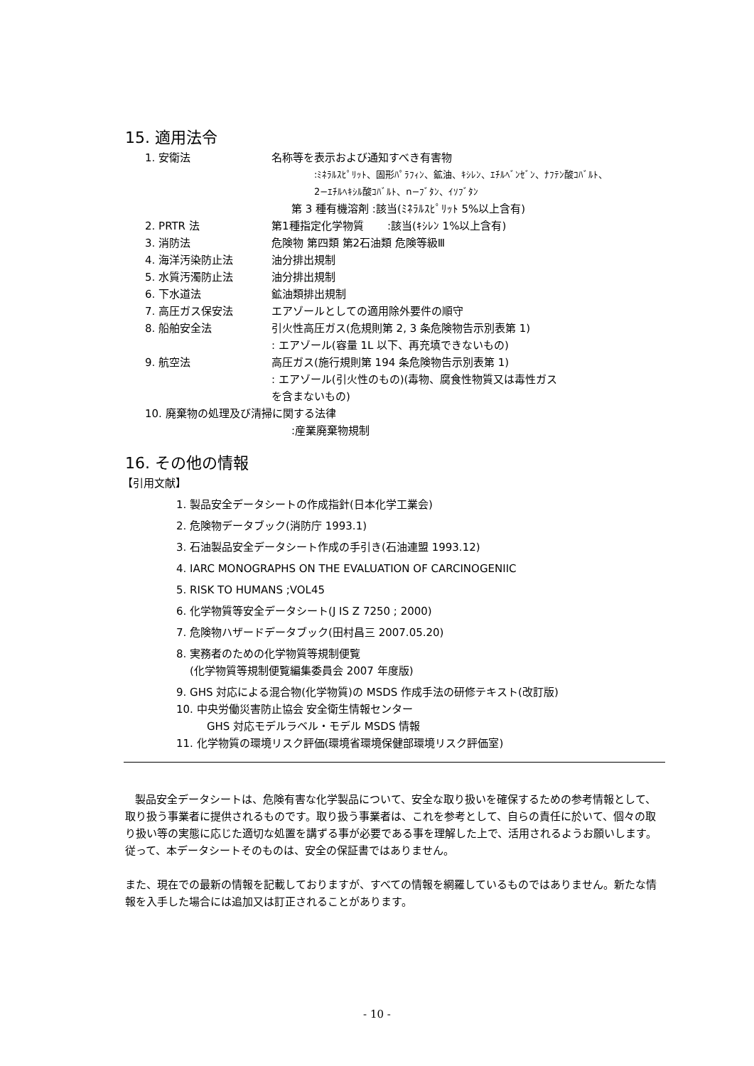15. 適用法令
1. 安衛法 名称等を表示および通知すべき有害物
:ﾐﾈﾗﾙｽﾋﾟﾘｯﾄ、固形ﾊﾟﾗﾌｨﾝ、鉱油、ｷｼﾚﾝ、ｴﾁﾙﾍﾞﾝｾﾞﾝ、ﾅﾌﾃﾝ酸ｺﾊﾞﾙﾄ、
2−ｴﾁﾙﾍｷｼﾙ酸ｺﾊﾞﾙﾄ、n−ﾌﾞﾀﾝ、ｲｿﾌﾞﾀﾝ
第 3 種有機溶剤 :該当(ﾐﾈﾗﾙｽﾋﾟﾘｯﾄ 5%以上含有)
2. PRTR 法 第1種指定化学物質 :該当(ｷｼﾚﾝ 1%以上含有)
3. 消防法 危険物 第四類 第2石油類 危険等級Ⅲ
4. 海洋汚染防止法 油分排出規制
5. 水質汚濁防止法 油分排出規制
6. 下水道法 鉱油類排出規制
7. 高圧ガス保安法 エアゾールとしての適用除外要件の順守
8. 船舶安全法 引火性高圧ガス(危規則第 2, 3 条危険物告示別表第 1)
: エアゾール(容量 1L 以下、再充填できないもの)
9. 航空法 高圧ガス(施行規則第 194 条危険物告示別表第 1)
: エアゾール(引火性のもの)(毒物、腐食性物質又は毒性ガス
を含まないもの)
10. 廃棄物の処理及び清掃に関する法律
:産業廃棄物規制
16. その他の情報
【引用文献】
1. 製品安全データシートの作成指針(日本化学工業会)
2. 危険物データブック(消防庁 1993.1)
3. 石油製品安全データシート作成の手引き(石油連盟 1993.12)
4. IARC MONOGRAPHS ON THE EVALUATION OF CARCINOGENIIC
5. RISK TO HUMANS ;VOL45
6. 化学物質等安全データシート(J IS Z 7250 ; 2000)
7. 危険物ハザードデータブック(田村昌三 2007.05.20)
8. 実務者のための化学物質等規制便覧
(化学物質等規制便覧編集委員会 2007 年度版)
9. GHS 対応による混合物(化学物質)の MSDS 作成手法の研修テキスト(改訂版)
10. 中央労働災害防止協会 安全衛生情報センター
GHS 対応モデルラベル・モデル MSDS 情報
11. 化学物質の環境リスク評価(環境省環境保健部環境リスク評価室)
製品安全データシートは、危険有害な化学製品について、安全な取り扱いを確保するための参考情報として、取り扱う事業者に提供されるものです。取り扱う事業者は、これを参考として、自らの責任に於いて、個々の取り扱い等の実態に応じた適切な処置を講ずる事が必要である事を理解した上で、活用されるようお願いします。 従って、本データシートそのものは、安全の保証書ではありません。
また、現在での最新の情報を記載しておりますが、すべての情報を網羅しているものではありません。新たな情報を入手した場合には追加又は訂正されることがあります。
- 10 -